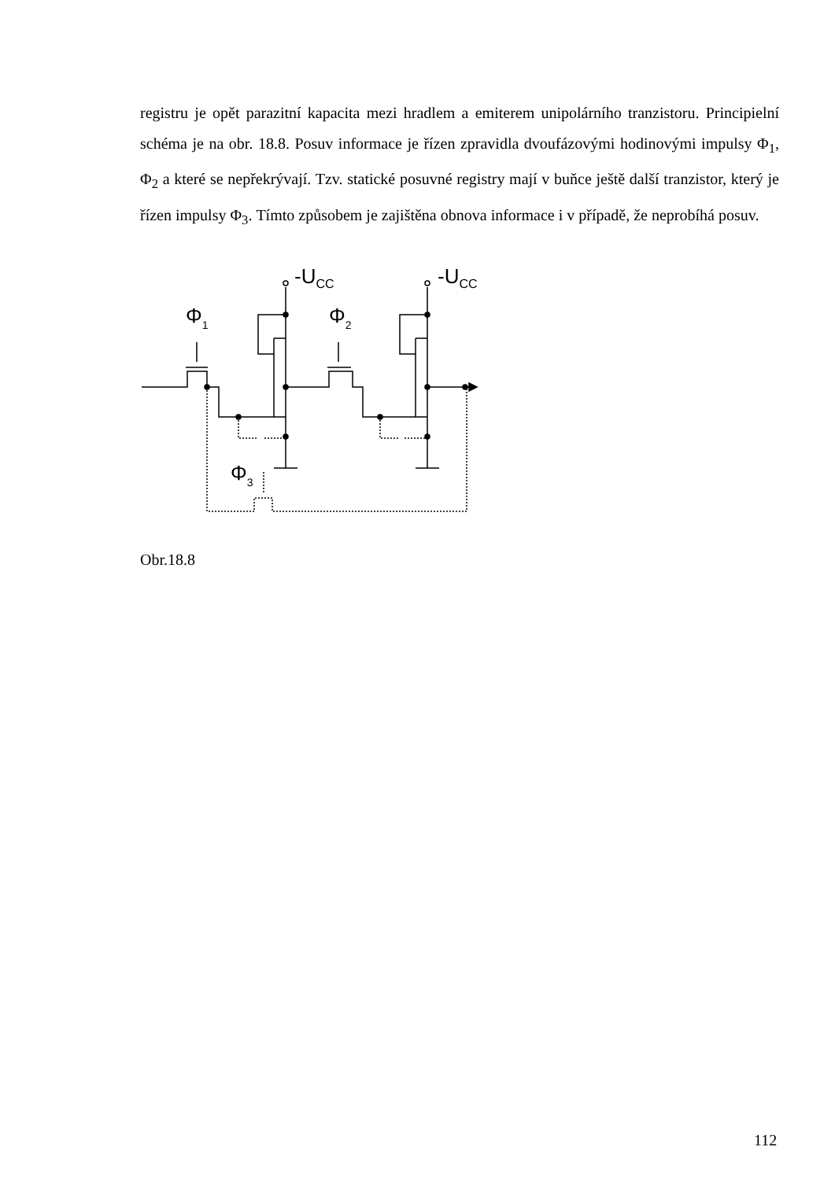registru je opět parazitní kapacita mezi hradlem a emiterem unipolárního tranzistoru. Principielní schéma je na obr. 18.8. Posuv informace je řízen zpravidla dvoufázovými hodinovými impulsy Φ<sub>1</sub>, Φ<sub>2</sub> a které se nepřekrývají. Tzv. statické posuvné registry mají v buňce ještě další tranzistor, který je řízen impulsy Φ<sub>3</sub>. Tímto způsobem je zajištěna obnova informace i v případě, že neprobíhá posuv.
-UCC
-UCC
Φ1
Φ2
Φ3
Obr.18.8
112